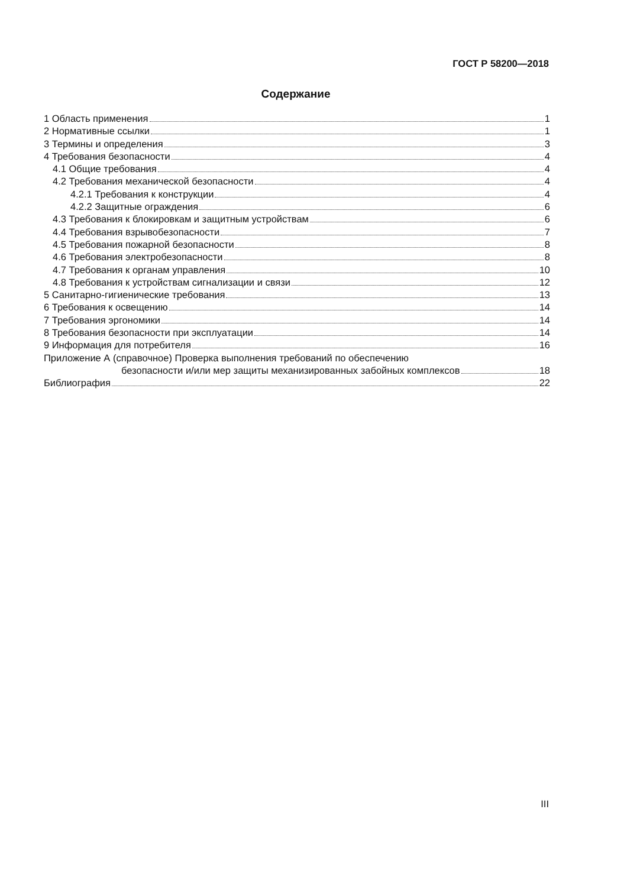ГОСТ Р 58200—2018
Содержание
1 Область применения 1
2 Нормативные ссылки 1
3 Термины и определения 3
4 Требования безопасности 4
4.1 Общие требования 4
4.2 Требования механической безопасности 4
4.2.1 Требования к конструкции 4
4.2.2 Защитные ограждения 6
4.3 Требования к блокировкам и защитным устройствам 6
4.4 Требования взрывобезопасности 7
4.5 Требования пожарной безопасности 8
4.6 Требования электробезопасности 8
4.7 Требования к органам управления 10
4.8 Требования к устройствам сигнализации и связи 12
5 Санитарно-гигиенические требования 13
6 Требования к освещению 14
7 Требования эргономики 14
8 Требования безопасности при эксплуатации 14
9 Информация для потребителя 16
Приложение А (справочное) Проверка выполнения требований по обеспечению
безопасности и/или мер защиты механизированных забойных комплексов 18
Библиография 22
III